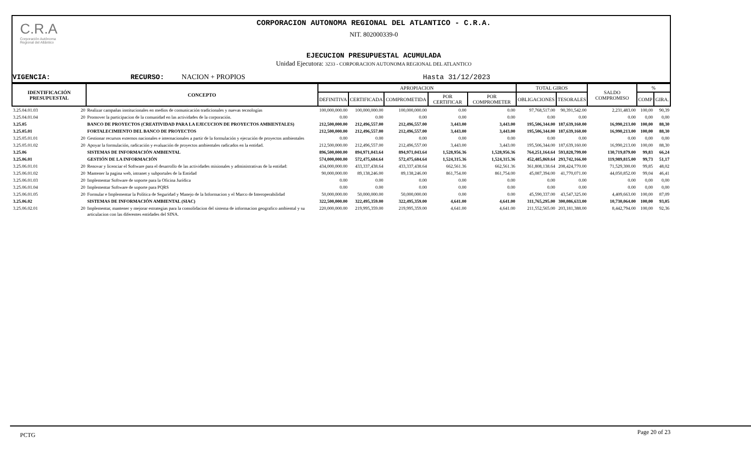C.R.A
Corporación Autónoma Regional del Atlántico
CORPORACION AUTONOMA REGIONAL DEL ATLANTICO - C.R.A.
NIT. 802000339-0
EJECUCION PRESUPUESTAL ACUMULADA
Unidad Ejecutora: 3233 - CORPORACION AUTONOMA REGIONAL DEL ATLANTICO
VIGENCIA: RECURSO: NACION + PROPIOS Hasta 31/12/2023
| IDENTIFICACIÓN PRESUPUESTAL | CONCEPTO | APROPIACION | | | | | TOTAL GIROS | | SALDO COMPROMISO | % | |
| --- | --- | --- | --- | --- | --- | --- | --- | --- | --- | --- | --- |
| | | DEFINITIVA | CERTIFICADA | COMPROMETIDA | POR CERTIFICAR | POR COMPROMETER | OBLIGACIONES | TESORALES | | COMP | GIRA. |
| 3.25.04.01.03 20 | Realizar campañas institucionales en medios de comunicación tradicionales y nuevas tecnologías | 100,000,000.00 | 100,000,000.00 | 100,000,000.00 | 0.00 | 0.00 | 97,768,517.00 | 90,391,542.00 | 2,231,483.00 | 100,00 | 90,39 |
| 3.25.04.01.04 20 | Promover la participacion de la comunidad en las actividades de la corporación. | 0.00 | 0.00 | 0.00 | 0.00 | 0.00 | 0.00 | 0.00 | 0.00 | 0,00 | 0,00 |
| 3.25.05 | BANCO DE PROYECTOS (CREATIVIDAD PARA LA EJECUCION DE PROYECTOS AMBIENTALES) | 212,500,000.00 | 212,496,557.00 | 212,496,557.00 | 3,443.00 | 3,443.00 | 195,506,344.00 | 187,639,160.00 | 16,990,213.00 | 100,00 | 88,30 |
| 3.25.05.01 | FORTALECIMIENTO DEL BANCO DE PROYECTOS | 212,500,000.00 | 212,496,557.00 | 212,496,557.00 | 3,443.00 | 3,443.00 | 195,506,344.00 | 187,639,160.00 | 16,990,213.00 | 100,00 | 88,30 |
| 3.25.05.01.01 20 | Gestionar recursos externos nacionales e internacionales a partir de la formulación y ejecución de proyectos ambientales | 0.00 | 0.00 | 0.00 | 0.00 | 0.00 | 0.00 | 0.00 | 0.00 | 0,00 | 0,00 |
| 3.25.05.01.02 20 | Apoyar la formulación, radicación y evaluación de proyectos ambientales radicados en la entidad. | 212,500,000.00 | 212,496,557.00 | 212,496,557.00 | 3,443.00 | 3,443.00 | 195,506,344.00 | 187,639,160.00 | 16,990,213.00 | 100,00 | 88,30 |
| 3.25.06 | SISTEMAS DE INFORMACIÓN AMBIENTAL | 896,500,000.00 | 894,971,043.64 | 894,971,043.64 | 1,528,956.36 | 1,528,956.36 | 764,251,164.64 | 593,828,799.00 | 130,719,879.00 | 99,83 | 66,24 |
| 3.25.06.01 | GESTIÓN DE LA INFORMACIÓN | 574,000,000.00 | 572,475,684.64 | 572,475,684.64 | 1,524,315.36 | 1,524,315.36 | 452,485,869.64 | 293,742,166.00 | 119,989,815.00 | 99,73 | 51,17 |
| 3.25.06.01.01 20 | Renovar y licenciar el Software para el desarrollo de las actividades misionales y administrativas de la entidad: | 434,000,000.00 | 433,337,438.64 | 433,337,438.64 | 662,561.36 | 662,561.36 | 361,808,138.64 | 208,424,770.00 | 71,529,300.00 | 99,85 | 48,02 |
| 3.25.06.01.02 20 | Mantener la pagina web, intranet y subportales de la Entidad | 90,000,000.00 | 89,138,246.00 | 89,138,246.00 | 861,754.00 | 861,754.00 | 45,087,394.00 | 41,770,071.00 | 44,050,852.00 | 99,04 | 46,41 |
| 3.25.06.01.03 20 | Implementar Software de soporte para la Oficina Jurídica | 0.00 | 0.00 | 0.00 | 0.00 | 0.00 | 0.00 | 0.00 | 0.00 | 0,00 | 0,00 |
| 3.25.06.01.04 20 | Implementar Software de soporte para PQRS | 0.00 | 0.00 | 0.00 | 0.00 | 0.00 | 0.00 | 0.00 | 0.00 | 0,00 | 0,00 |
| 3.25.06.01.05 20 | Formular e Implementar la Política de Seguridad y Manejo de la Informacion y el Marco de Interoperabilidad | 50,000,000.00 | 50,000,000.00 | 50,000,000.00 | 0.00 | 0.00 | 45,590,337.00 | 43,547,325.00 | 4,409,663.00 | 100,00 | 87,09 |
| 3.25.06.02 | SISTEMAS DE INFORMACIÓN AMBIENTAL (SIAC) | 322,500,000.00 | 322,495,359.00 | 322,495,359.00 | 4,641.00 | 4,641.00 | 311,765,295.00 | 300,086,633.00 | 10,730,064.00 | 100,00 | 93,05 |
| 3.25.06.02.01 20 | Implementar, mantener y mejorar estrategias para la consolidacion del sistema de informacion geografico ambiental y su articulacion con las diferentes entidades del SINA. | 220,000,000.00 | 219,995,359.00 | 219,995,359.00 | 4,641.00 | 4,641.00 | 211,552,565.00 | 203,181,388.00 | 8,442,794.00 | 100,00 | 92,36 |
PCTG Page 20 of 23